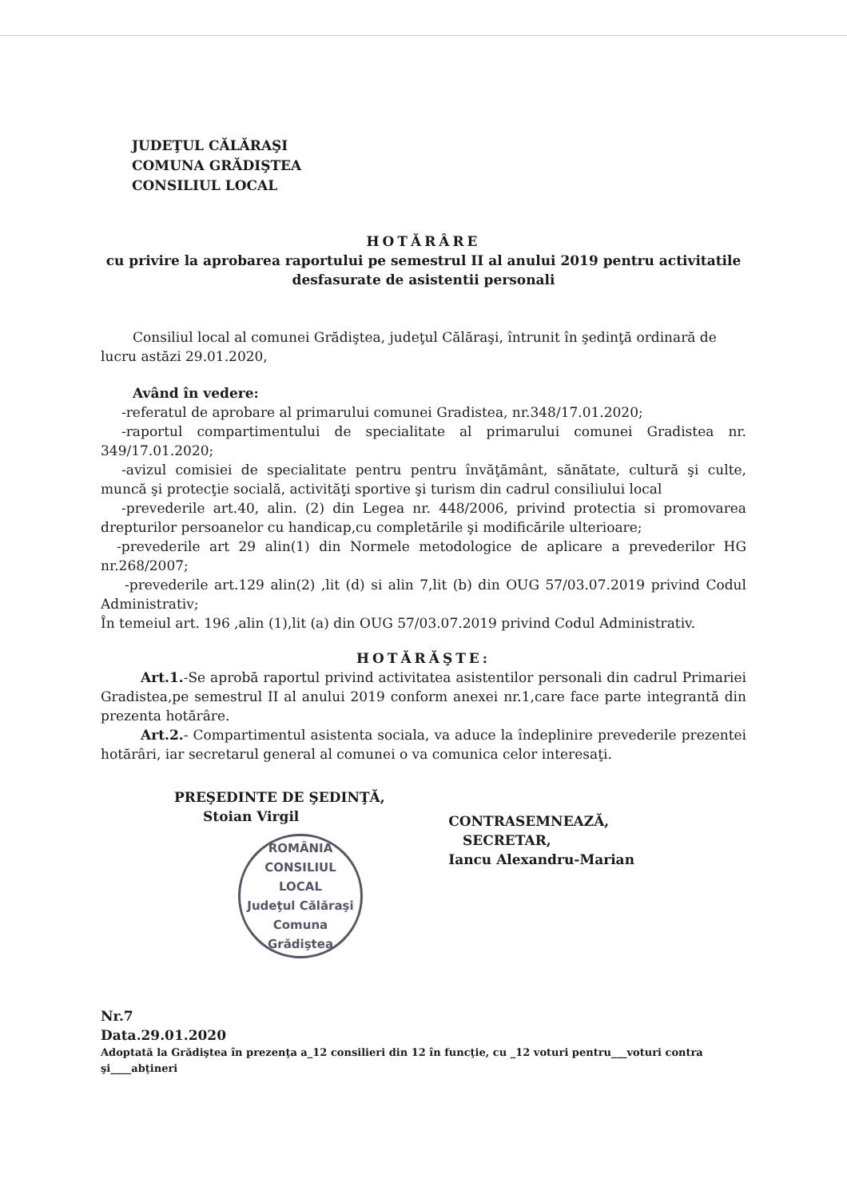JUDEŢUL CĂLĂRAŞI
COMUNA GRĂDIŞTEA
CONSILIUL LOCAL
HOTĂRÂRE
cu privire la aprobarea raportului pe semestrul II al anului 2019 pentru activitatile desfasurate de asistentii personali
Consiliul local al comunei Grădiştea, judeţul Călăraşi, întrunit în şedinţă ordinară de lucru astăzi 29.01.2020,
Având în vedere:
-referatul de aprobare al primarului comunei Gradistea, nr.348/17.01.2020;
-raportul compartimentului de specialitate al primarului comunei Gradistea nr. 349/17.01.2020;
-avizul comisiei de specialitate pentru pentru învăţământ, sănătate, cultură şi culte, muncă şi protecţie socială, activităţi sportive şi turism din cadrul consiliului local
-prevederile art.40, alin. (2) din Legea nr. 448/2006, privind protectia si promovarea drepturilor persoanelor cu handicap,cu completările şi modificările ulterioare;
-prevederile art 29 alin(1) din Normele metodologice de aplicare a prevederilor HG nr.268/2007;
-prevederile art.129 alin(2) ,lit (d) si alin 7,lit (b) din OUG 57/03.07.2019 privind Codul Administrativ;
În temeiul art. 196 ,alin (1),lit (a) din OUG 57/03.07.2019 privind Codul Administrativ.
HOTĂRĂŞTE:
Art.1.-Se aprobă raportul privind activitatea asistentilor personali din cadrul Primariei Gradistea,pe semestrul II al anului 2019 conform anexei nr.1,care face parte integrantă din prezenta hotărâre.
Art.2.- Compartimentul asistenta sociala, va aduce la îndeplinire prevederile prezentei hotărâri, iar secretarul general al comunei o va comunica celor interesaţi.
PREŞEDINTE DE ŞEDINŢĂ,
Stoian Virgil
ROMÂNIA
CONSILIUL
LOCAL
Judeţul Călăraşi Comuna Grădiştea
CONTRASEMNEAZĂ,
SECRETAR,
Iancu Alexandru-Marian
Nr.7
Data.29.01.2020
Adoptată la Grădiştea în prezenţa a_12 consilieri din 12 în funcţie, cu _12 voturi pentru___voturi contra şi____abţineri